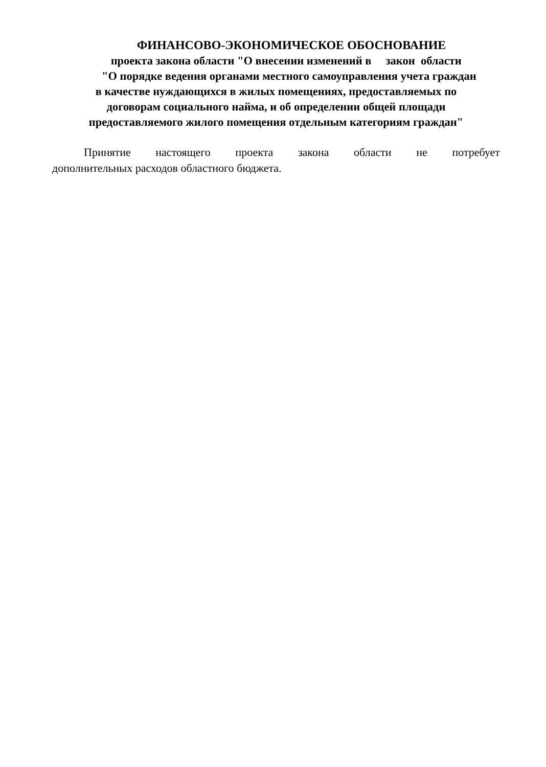ФИНАНСОВО-ЭКОНОМИЧЕСКОЕ ОБОСНОВАНИЕ
проекта закона области "О внесении изменений в закон области
"О порядке ведения органами местного самоуправления учета граждан
в качестве нуждающихся в жилых помещениях, предоставляемых по
договорам социального найма, и об определении общей площади
предоставляемого жилого помещения отдельным категориям граждан"
Принятие настоящего проекта закона области не потребует дополнительных расходов областного бюджета.